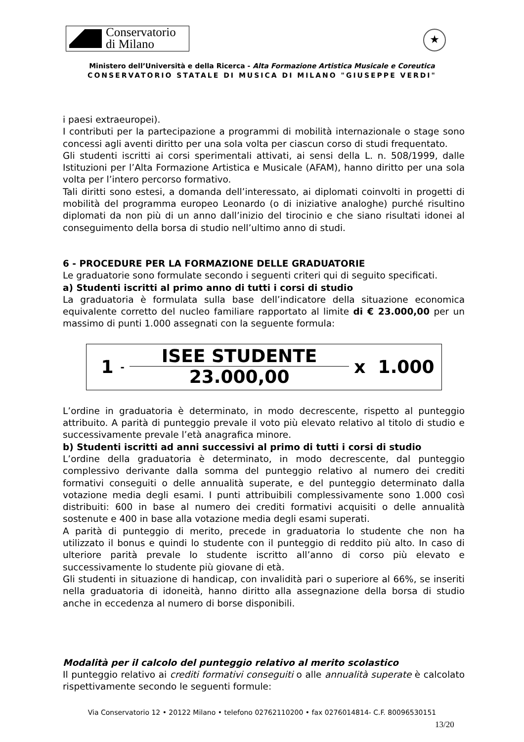Conservatorio
di Milano
★
Ministero dell’Università e della Ricerca - Alta Formazione Artistica Musicale e Coreutica
CONSERVATORIO STATALE DI MUSICA DI MILANO "GIUSEPPE VERDI"
i paesi extraeuropei).
I contributi per la partecipazione a programmi di mobilità internazionale o stage sono concessi agli aventi diritto per una sola volta per ciascun corso di studi frequentato.
Gli studenti iscritti ai corsi sperimentali attivati, ai sensi della L. n. 508/1999, dalle Istituzioni per l’Alta Formazione Artistica e Musicale (AFAM), hanno diritto per una sola volta per l’intero percorso formativo.
Tali diritti sono estesi, a domanda dell’interessato, ai diplomati coinvolti in progetti di mobilità del programma europeo Leonardo (o di iniziative analoghe) purché risultino diplomati da non più di un anno dall’inizio del tirocinio e che siano risultati idonei al conseguimento della borsa di studio nell’ultimo anno di studi.
6 - PROCEDURE PER LA FORMAZIONE DELLE GRADUATORIE
Le graduatorie sono formulate secondo i seguenti criteri qui di seguito specificati.
a) Studenti iscritti al primo anno di tutti i corsi di studio
La graduatoria è formulata sulla base dell’indicatore della situazione economica equivalente corretto del nucleo familiare rapportato al limite di € 23.000,00 per un massimo di punti 1.000 assegnati con la seguente formula:
1 -
ISEE STUDENTE
23.000,00
x 1.000
L’ordine in graduatoria è determinato, in modo decrescente, rispetto al punteggio attribuito. A parità di punteggio prevale il voto più elevato relativo al titolo di studio e successivamente prevale l’età anagrafica minore.
b) Studenti iscritti ad anni successivi al primo di tutti i corsi di studio
L’ordine della graduatoria è determinato, in modo decrescente, dal punteggio complessivo derivante dalla somma del punteggio relativo al numero dei crediti formativi conseguiti o delle annualità superate, e del punteggio determinato dalla votazione media degli esami. I punti attribuibili complessivamente sono 1.000 così distribuiti: 600 in base al numero dei crediti formativi acquisiti o delle annualità sostenute e 400 in base alla votazione media degli esami superati.
A parità di punteggio di merito, precede in graduatoria lo studente che non ha utilizzato il bonus e quindi lo studente con il punteggio di reddito più alto. In caso di ulteriore parità prevale lo studente iscritto all’anno di corso più elevato e successivamente lo studente più giovane di età.
Gli studenti in situazione di handicap, con invalidità pari o superiore al 66%, se inseriti nella graduatoria di idoneità, hanno diritto alla assegnazione della borsa di studio anche in eccedenza al numero di borse disponibili.
Modalità per il calcolo del punteggio relativo al merito scolastico
Il punteggio relativo ai crediti formativi conseguiti o alle annualità superate è calcolato rispettivamente secondo le seguenti formule:
Via Conservatorio 12 • 20122 Milano • telefono 02762110200 • fax 0276014814- C.F. 80096530151
13/20